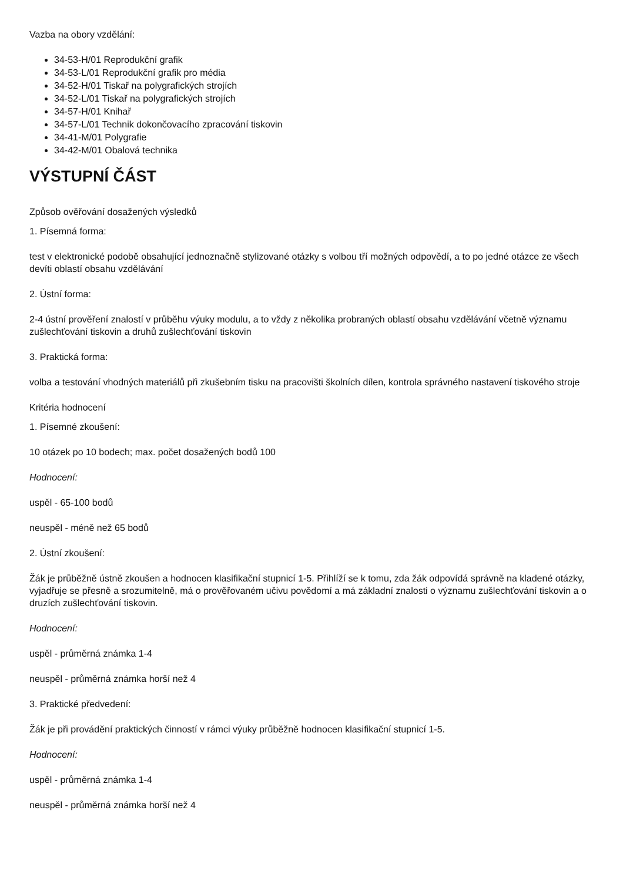Vazba na obory vzdělání:
34-53-H/01 Reprodukční grafik
34-53-L/01 Reprodukční grafik pro média
34-52-H/01 Tiskař na polygrafických strojích
34-52-L/01 Tiskař na polygrafických strojích
34-57-H/01 Knihař
34-57-L/01 Technik dokončovacího zpracování tiskovin
34-41-M/01 Polygrafie
34-42-M/01 Obalová technika
VÝSTUPNÍ ČÁST
Způsob ověřování dosažených výsledků
1. Písemná forma:
test v elektronické podobě obsahující jednoznačně stylizované otázky s volbou tří možných odpovědí, a to po jedné otázce ze všech devíti oblastí obsahu vzdělávání
2. Ústní forma:
2-4 ústní prověření znalostí v průběhu výuky modulu, a to vždy z několika probraných oblastí obsahu vzdělávání včetně významu zušlechťování tiskovin a druhů zušlechťování tiskovin
3. Praktická forma:
volba a testování vhodných materiálů při zkušebním tisku na pracovišti školních dílen, kontrola správného nastavení tiskového stroje
Kritéria hodnocení
1. Písemné zkoušení:
10 otázek po 10 bodech; max. počet dosažených bodů 100
Hodnocení:
uspěl - 65-100 bodů
neuspěl - méně než 65 bodů
2. Ústní zkoušení:
Žák je průběžně ústně zkoušen a hodnocen klasifikační stupnicí 1-5. Přihlíží se k tomu, zda žák odpovídá správně na kladené otázky, vyjadřuje se přesně a srozumitelně, má o prověřovaném učivu povědomí a má základní znalosti o významu zušlechťování tiskovin a o druzích zušlechťování tiskovin.
Hodnocení:
uspěl - průměrná známka 1-4
neuspěl - průměrná známka horší než 4
3. Praktické předvedení:
Žák je při provádění praktických činností v rámci výuky průběžně hodnocen klasifikační stupnicí 1-5.
Hodnocení:
uspěl - průměrná známka 1-4
neuspěl - průměrná známka horší než 4